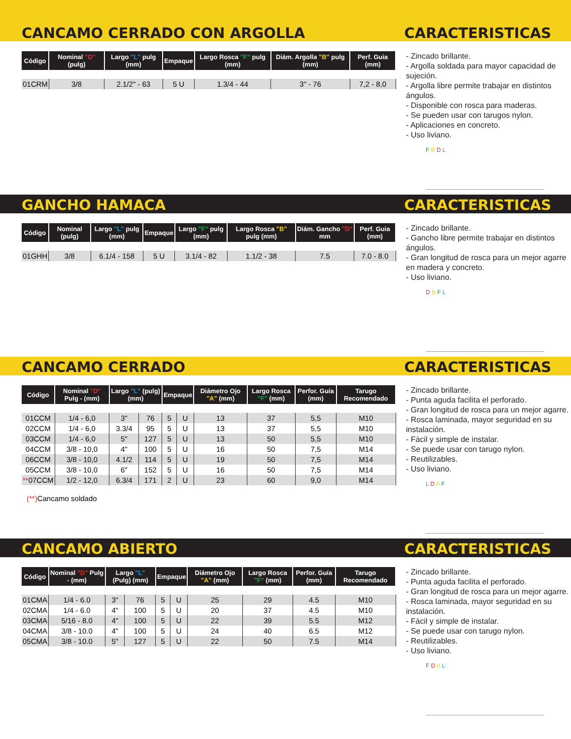CANCAMO CERRADO CON ARGOLLA CARACTERISTICAS
| Código | Nominal "D" (pulg) | Largo "L" pulg (mm) | Empaque | Largo Rosca "F" pulg (mm) | Diám. Argolla "B" pulg (mm) | Perf. Guia (mm) |
| --- | --- | --- | --- | --- | --- | --- |
| 01CRM | 3/8 | 2.1/2" - 63 | 5 U | 1.3/4 - 44 | 3" - 76 | 7,2 - 8,0 |
- Zincado brillante.
- Argolla soldada para mayor capacidad de sujeción.
- Argolla libre permite trabajar en distintos ángulos.
- Disponible con rosca para maderas.
- Se pueden usar con tarugos nylon.
- Aplicaciones en concreto.
- Uso liviano.
F B D L
GANCHO HAMACA CARACTERISTICAS
| Código | Nominal (pulg) | Largo "L" pulg (mm) | Empaque | Largo "F" pulg (mm) | Largo Rosca "B" pulg (mm) | Diám. Gancho "D" mm | Perf. Guia (mm) |
| --- | --- | --- | --- | --- | --- | --- | --- |
| 01GHH | 3/8 | 6.1/4 - 158 | 5 U | 3.1/4 - 82 | 1.1/2 - 38 | 7.5 | 7.0 - 8.0 |
- Zincado brillante.
- Gancho libre permite trabajar en distintos ángulos.
- Gran longitud de rosca para un mejor agarre en madera y concreto.
- Uso liviano.
D B F L
CANCAMO CERRADO CARACTERISTICAS
| Código | Nominal "D" Pulg - (mm) | Largo "L" (pulg) (mm) | | Empaque | | Diámetro Ojo "A" (mm) | Largo Rosca "F" (mm) | Perfor. Guía (mm) | Tarugo Recomendado |
| --- | --- | --- | --- | --- | --- | --- | --- | --- | --- |
| 01CCM | 1/4 - 6,0 | 3" | 76 | 5 | U | 13 | 37 | 5,5 | M10 |
| 02CCM | 1/4 - 6,0 | 3.3/4 | 95 | 5 | U | 13 | 37 | 5,5 | M10 |
| 03CCM | 1/4 - 6,0 | 5" | 127 | 5 | U | 13 | 50 | 5,5 | M10 |
| 04CCM | 3/8 - 10,0 | 4" | 100 | 5 | U | 16 | 50 | 7,5 | M14 |
| 06CCM | 3/8 - 10,0 | 4.1/2 | 114 | 5 | U | 19 | 50 | 7,5 | M14 |
| 05CCM | 3/8 - 10,0 | 6" | 152 | 5 | U | 16 | 50 | 7,5 | M14 |
| ** 07CCM | 1/2 - 12,0 | 6.3/4 | 171 | 2 | U | 23 | 60 | 9,0 | M14 |
(**) Cancamo soldado
- Zincado brillante.
- Punta aguda facilita el perforado.
- Gran longitud de rosca para un mejor agarre.
- Rosca laminada, mayor seguridad en su instalación.
- Fácil y simple de instalar.
- Se puede usar con tarugo nylon.
- Reutilizables.
- Uso liviano.
L D A F
CANCAMO ABIERTO CARACTERISTICAS
| Código | Nominal "D" Pulg - (mm) | Largo "L" (Pulg) (mm) | | Empaque | | Diámetro Ojo "A" (mm) | Largo Rosca "F" (mm) | Perfor. Guía (mm) | Tarugo Recomendado |
| --- | --- | --- | --- | --- | --- | --- | --- | --- | --- |
| 01CMA | 1/4 - 6.0 | 3" | 76 | 5 | U | 25 | 29 | 4.5 | M10 |
| 02CMA | 1/4 - 6.0 | 4" | 100 | 5 | U | 20 | 37 | 4.5 | M10 |
| 03CMA | 5/16 - 8.0 | 4" | 100 | 5 | U | 22 | 39 | 5.5 | M12 |
| 04CMA | 3/8 - 10.0 | 4" | 100 | 5 | U | 24 | 40 | 6.5 | M12 |
| 05CMA | 3/8 - 10.0 | 5" | 127 | 5 | U | 22 | 50 | 7.5 | M14 |
- Zincado brillante.
- Punta aguda facilita el perforado.
- Gran longitud de rosca para un mejor agarre.
- Rosca laminada, mayor seguridad en su instalación.
- Fácil y simple de instalar.
- Se puede usar con tarugo nylon.
- Reutilizables.
- Uso liviano.
F D A L